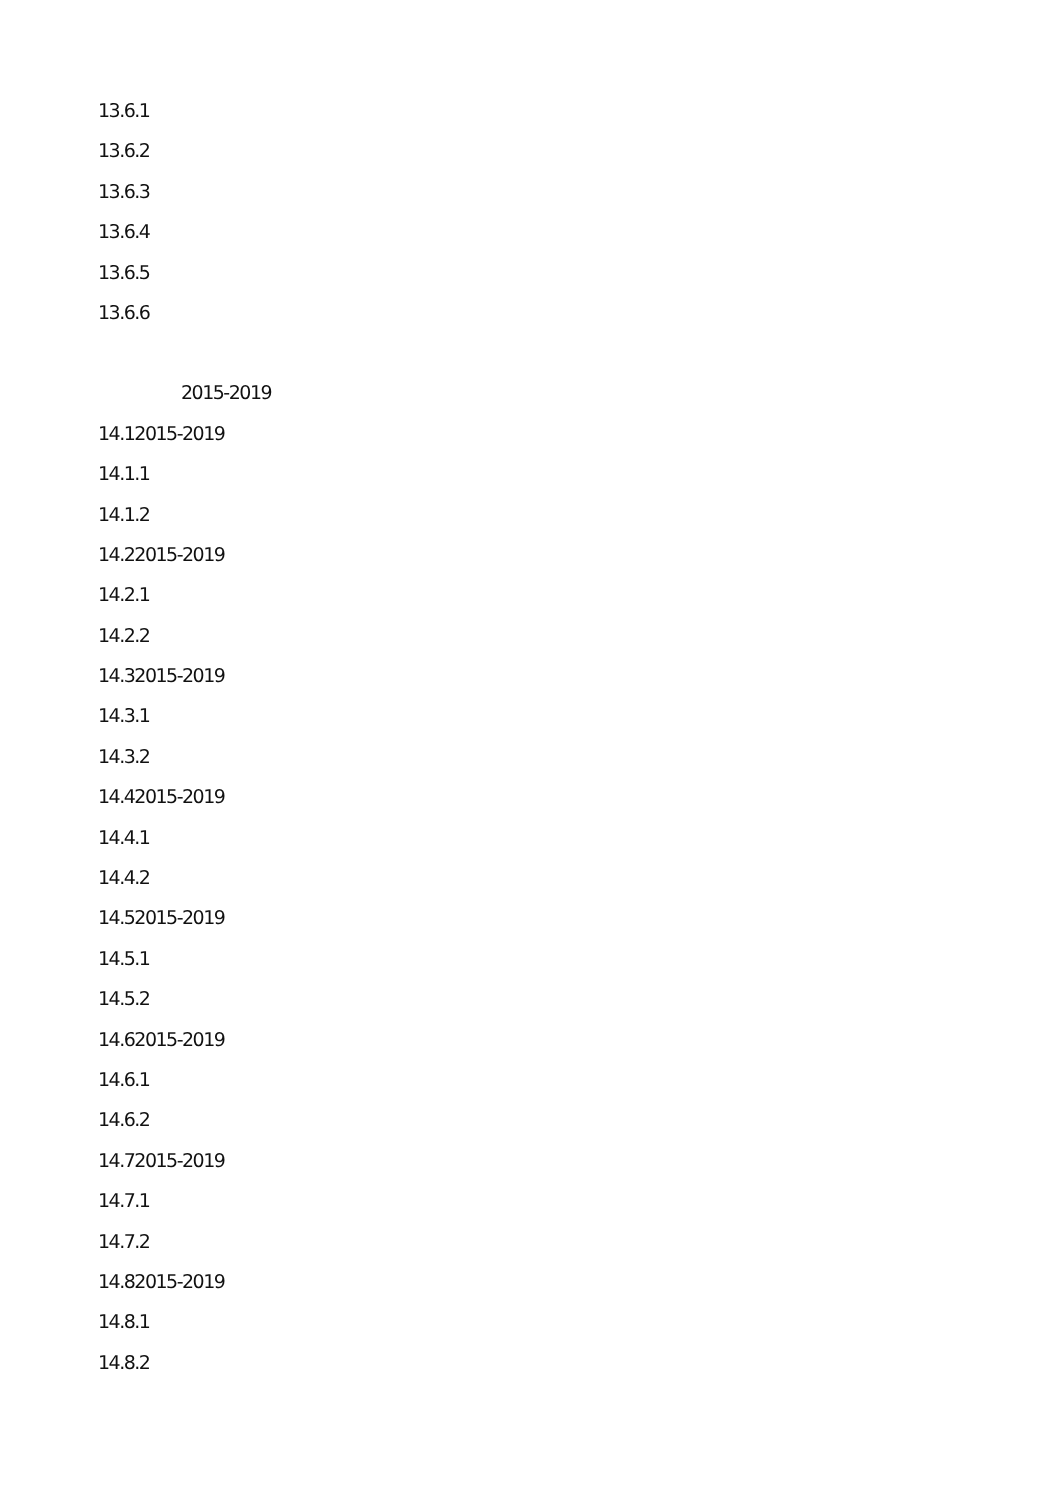13.6.1
13.6.2
13.6.3
13.6.4
13.6.5
13.6.6
2015-2019
14.12015-2019
14.1.1
14.1.2
14.22015-2019
14.2.1
14.2.2
14.32015-2019
14.3.1
14.3.2
14.42015-2019
14.4.1
14.4.2
14.52015-2019
14.5.1
14.5.2
14.62015-2019
14.6.1
14.6.2
14.72015-2019
14.7.1
14.7.2
14.82015-2019
14.8.1
14.8.2